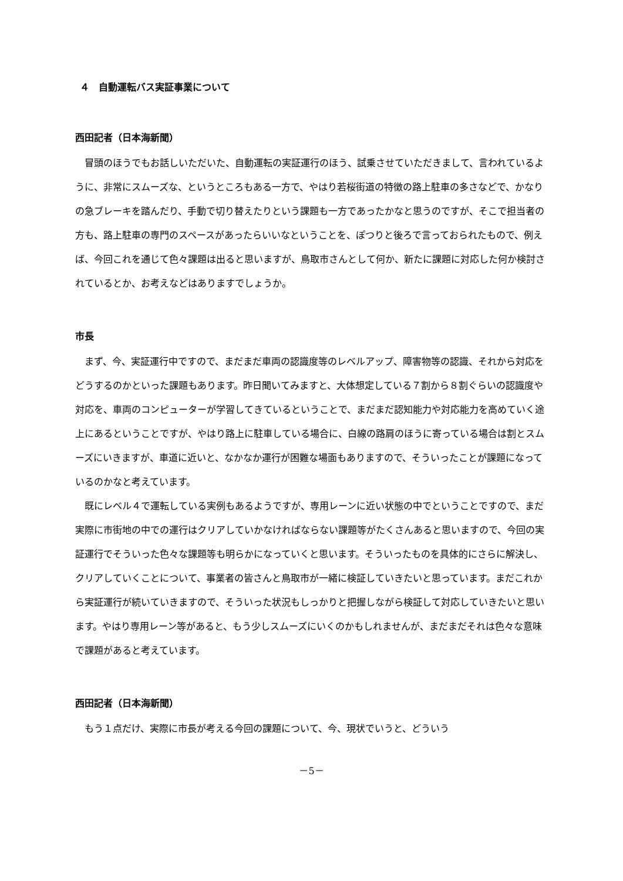４　自動運転バス実証事業について
西田記者（日本海新聞）
冒頭のほうでもお話しいただいた、自動運転の実証運行のほう、試乗させていただきまして、言われているように、非常にスムーズな、というところもある一方で、やはり若桜街道の特徴の路上駐車の多さなどで、かなりの急ブレーキを踏んだり、手動で切り替えたりという課題も一方であったかなと思うのですが、そこで担当者の方も、路上駐車の専門のスペースがあったらいいなということを、ぽつりと後ろで言っておられたもので、例えば、今回これを通じて色々課題は出ると思いますが、鳥取市さんとして何か、新たに課題に対応した何か検討されているとか、お考えなどはありますでしょうか。
市長
まず、今、実証運行中ですので、まだまだ車両の認識度等のレベルアップ、障害物等の認識、それから対応をどうするのかといった課題もあります。昨日聞いてみますと、大体想定している７割から８割ぐらいの認識度や対応を、車両のコンピューターが学習してきているということで、まだまだ認知能力や対応能力を高めていく途上にあるということですが、やはり路上に駐車している場合に、白線の路肩のほうに寄っている場合は割とスムーズにいきますが、車道に近いと、なかなか運行が困難な場面もありますので、そういったことが課題になっているのかなと考えています。
既にレベル４で運転している実例もあるようですが、専用レーンに近い状態の中でということですので、まだ実際に市街地の中での運行はクリアしていかなければならない課題等がたくさんあると思いますので、今回の実証運行でそういった色々な課題等も明らかになっていくと思います。そういったものを具体的にさらに解決し、クリアしていくことについて、事業者の皆さんと鳥取市が一緒に検証していきたいと思っています。まだこれから実証運行が続いていきますので、そういった状況もしっかりと把握しながら検証して対応していきたいと思います。やはり専用レーン等があると、もう少しスムーズにいくのかもしれませんが、まだまだそれは色々な意味で課題があると考えています。
西田記者（日本海新聞）
もう１点だけ、実際に市長が考える今回の課題について、今、現状でいうと、どういう
－5－